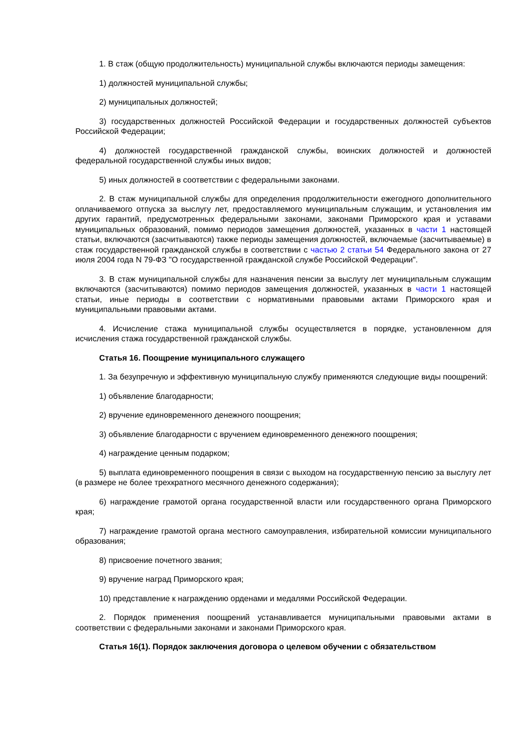1. В стаж (общую продолжительность) муниципальной службы включаются периоды замещения:
1) должностей муниципальной службы;
2) муниципальных должностей;
3) государственных должностей Российской Федерации и государственных должностей субъектов Российской Федерации;
4) должностей государственной гражданской службы, воинских должностей и должностей федеральной государственной службы иных видов;
5) иных должностей в соответствии с федеральными законами.
2. В стаж муниципальной службы для определения продолжительности ежегодного дополнительного оплачиваемого отпуска за выслугу лет, предоставляемого муниципальным служащим, и установления им других гарантий, предусмотренных федеральными законами, законами Приморского края и уставами муниципальных образований, помимо периодов замещения должностей, указанных в части 1 настоящей статьи, включаются (засчитываются) также периоды замещения должностей, включаемые (засчитываемые) в стаж государственной гражданской службы в соответствии с частью 2 статьи 54 Федерального закона от 27 июля 2004 года N 79-ФЗ "О государственной гражданской службе Российской Федерации".
3. В стаж муниципальной службы для назначения пенсии за выслугу лет муниципальным служащим включаются (засчитываются) помимо периодов замещения должностей, указанных в части 1 настоящей статьи, иные периоды в соответствии с нормативными правовыми актами Приморского края и муниципальными правовыми актами.
4. Исчисление стажа муниципальной службы осуществляется в порядке, установленном для исчисления стажа государственной гражданской службы.
Статья 16. Поощрение муниципального служащего
1. За безупречную и эффективную муниципальную службу применяются следующие виды поощрений:
1) объявление благодарности;
2) вручение единовременного денежного поощрения;
3) объявление благодарности с вручением единовременного денежного поощрения;
4) награждение ценным подарком;
5) выплата единовременного поощрения в связи с выходом на государственную пенсию за выслугу лет (в размере не более трехкратного месячного денежного содержания);
6) награждение грамотой органа государственной власти или государственного органа Приморского края;
7) награждение грамотой органа местного самоуправления, избирательной комиссии муниципального образования;
8) присвоение почетного звания;
9) вручение наград Приморского края;
10) представление к награждению орденами и медалями Российской Федерации.
2. Порядок применения поощрений устанавливается муниципальными правовыми актами в соответствии с федеральными законами и законами Приморского края.
Статья 16(1). Порядок заключения договора о целевом обучении с обязательством